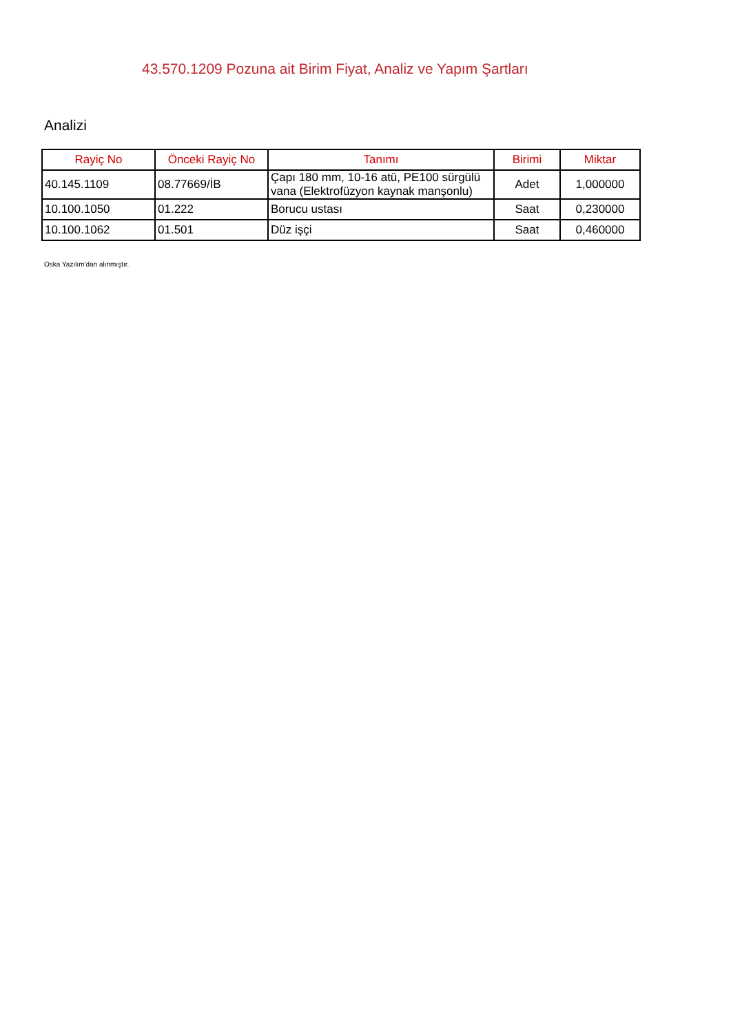43.570.1209 Pozuna ait Birim Fiyat, Analiz ve Yapım Şartları
Analizi
| Rayiç No | Önceki Rayiç No | Tanımı | Birimi | Miktar |
| --- | --- | --- | --- | --- |
| 40.145.1109 | 08.77669/İB | Çapı 180 mm, 10-16 atü, PE100 sürgülü vana (Elektrofüzyon kaynak manşonlu) | Adet | 1,000000 |
| 10.100.1050 | 01.222 | Borucu ustası | Saat | 0,230000 |
| 10.100.1062 | 01.501 | Düz işçi | Saat | 0,460000 |
Oska Yazılım'dan alınmıştır.